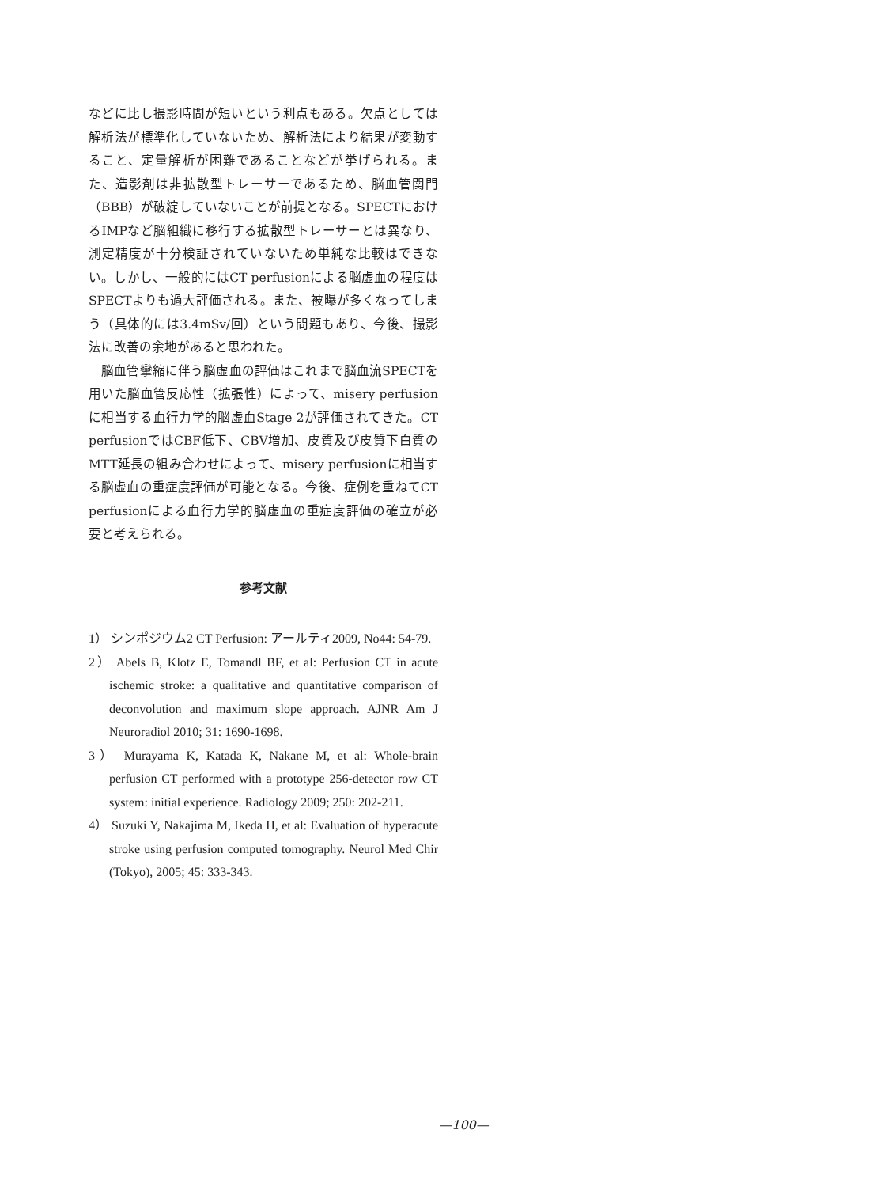などに比し撮影時間が短いという利点もある。欠点としては解析法が標準化していないため、解析法により結果が変動すること、定量解析が困難であることなどが挙げられる。また、造影剤は非拡散型トレーサーであるため、脳血管関門（BBB）が破綻していないことが前提となる。SPECTにおけるIMPなど脳組織に移行する拡散型トレーサーとは異なり、測定精度が十分検証されていないため単純な比較はできない。しかし、一般的にはCT perfusionによる脳虚血の程度はSPECTよりも過大評価される。また、被曝が多くなってしまう（具体的には3.4mSv/回）という問題もあり、今後、撮影法に改善の余地があると思われた。
　脳血管攣縮に伴う脳虚血の評価はこれまで脳血流SPECTを用いた脳血管反応性（拡張性）によって、misery perfusionに相当する血行力学的脳虚血Stage 2が評価されてきた。CT perfusionではCBF低下、CBV増加、皮質及び皮質下白質のMTT延長の組み合わせによって、misery perfusionに相当する脳虚血の重症度評価が可能となる。今後、症例を重ねてCT perfusionによる血行力学的脳虚血の重症度評価の確立が必要と考えられる。
参考文献
1） シンポジウム2 CT Perfusion: アールティ2009, No44: 54-79.
2） Abels B, Klotz E, Tomandl BF, et al: Perfusion CT in acute ischemic stroke: a qualitative and quantitative comparison of deconvolution and maximum slope approach. AJNR Am J Neuroradiol 2010; 31: 1690-1698.
3） Murayama K, Katada K, Nakane M, et al: Whole-brain perfusion CT performed with a prototype 256-detector row CT system: initial experience. Radiology 2009; 250: 202-211.
4） Suzuki Y, Nakajima M, Ikeda H, et al: Evaluation of hyperacute stroke using perfusion computed tomography. Neurol Med Chir (Tokyo), 2005; 45: 333-343.
—100—